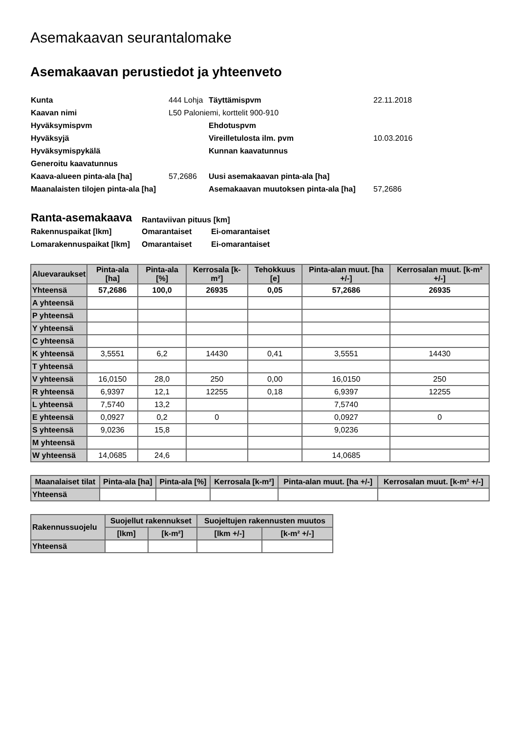Asemakaavan seurantalomake
Asemakaavan perustiedot ja yhteenveto
| Kunta | 444 Lohja | Täyttämispvm | 22.11.2018 |
| Kaavan nimi | L50 Paloniemi, korttelit 900-910 | | |
| Hyväksymispvm | | Ehdotuspvm | |
| Hyväksyjä | | Vireilletulosta ilm. pvm | 10.03.2016 |
| Hyväksymispykälä | | Kunnan kaavatunnus | |
| Generoitu kaavatunnus | | | |
| Kaava-alueen pinta-ala [ha] | 57,2686 | Uusi asemakaavan pinta-ala [ha] | |
| Maanalaisten tilojen pinta-ala [ha] | | Asemakaavan muutoksen pinta-ala [ha] | 57,2686 |
| Ranta-asemakaava | Rantaviivan pituus [km] | |
| Rakennuspaikat [lkm] | Omarantaiset | Ei-omarantaiset |
| Lomarakennuspaikat [lkm] | Omarantaiset | Ei-omarantaiset |
| Aluevaraukset | Pinta-ala [ha] | Pinta-ala [%] | Kerrosala [k-m²] | Tehokkuus [e] | Pinta-alan muut. [ha +/-] | Kerrosalan muut. [k-m² +/-] |
| --- | --- | --- | --- | --- | --- | --- |
| Yhteensä | 57,2686 | 100,0 | 26935 | 0,05 | 57,2686 | 26935 |
| A yhteensä | | | | | | |
| P yhteensä | | | | | | |
| Y yhteensä | | | | | | |
| C yhteensä | | | | | | |
| K yhteensä | 3,5551 | 6,2 | 14430 | 0,41 | 3,5551 | 14430 |
| T yhteensä | | | | | | |
| V yhteensä | 16,0150 | 28,0 | 250 | 0,00 | 16,0150 | 250 |
| R yhteensä | 6,9397 | 12,1 | 12255 | 0,18 | 6,9397 | 12255 |
| L yhteensä | 7,5740 | 13,2 | | | 7,5740 | |
| E yhteensä | 0,0927 | 0,2 | 0 | | 0,0927 | 0 |
| S yhteensä | 9,0236 | 15,8 | | | 9,0236 | |
| M yhteensä | | | | | | |
| W yhteensä | 14,0685 | 24,6 | | | 14,0685 | |
| Maanalaiset tilat | Pinta-ala [ha] | Pinta-ala [%] | Kerrosala [k-m²] | Pinta-alan muut. [ha +/-] | Kerrosalan muut. [k-m² +/-] |
| --- | --- | --- | --- | --- | --- |
| Yhteensä | | | | | |
| Rakennussuojelu | Suojellut rakennukset | | Suojeltujen rakennusten muutos | |
| --- | --- | --- | --- | --- |
| | [lkm] | [k-m²] | [lkm +/-] | [k-m² +/-] |
| Yhteensä | | | | |